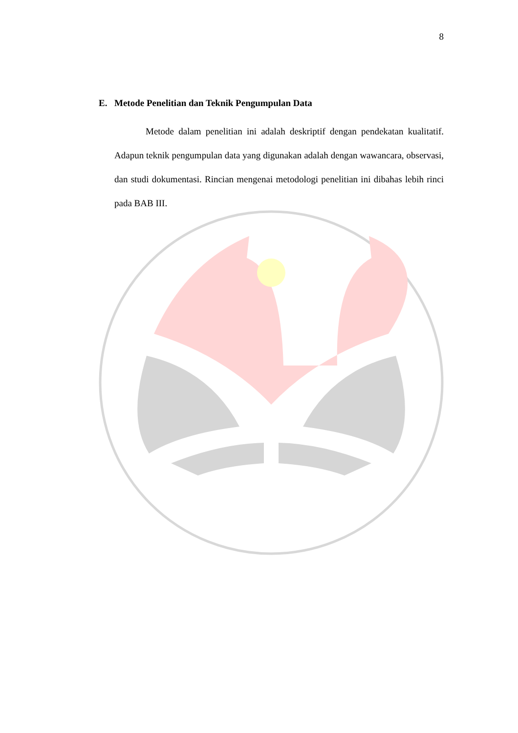8
E. Metode Penelitian dan Teknik Pengumpulan Data
Metode dalam penelitian ini adalah deskriptif dengan pendekatan kualitatif. Adapun teknik pengumpulan data yang digunakan adalah dengan wawancara, observasi, dan studi dokumentasi. Rincian mengenai metodologi penelitian ini dibahas lebih rinci pada BAB III.